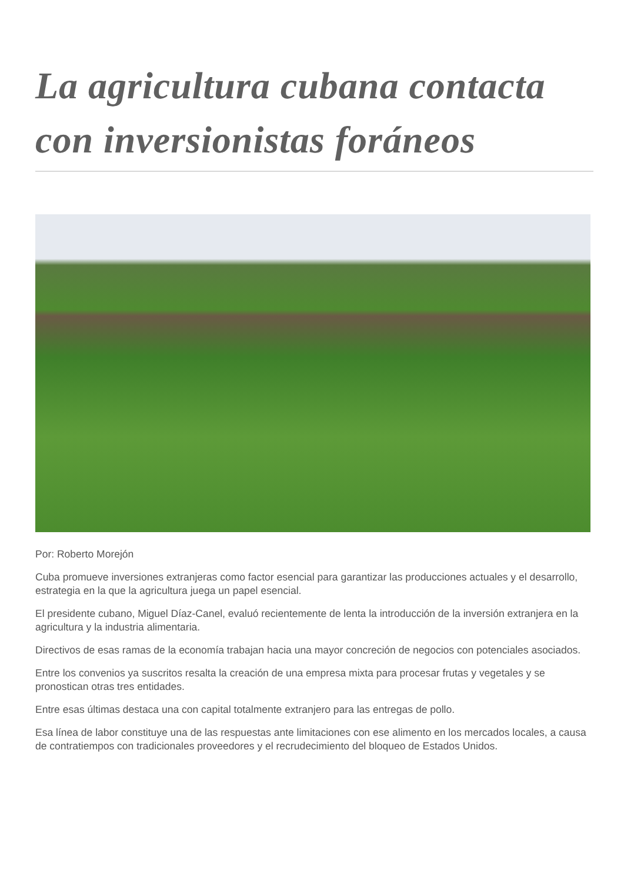La agricultura cubana contacta con inversionistas foráneos
Por: Roberto Morejón
Cuba promueve inversiones extranjeras como factor esencial para garantizar las producciones actuales y el desarrollo, estrategia en la que la agricultura juega un papel esencial.
El presidente cubano, Miguel Díaz-Canel, evaluó recientemente de lenta la introducción de la inversión extranjera en la agricultura y la industria alimentaria.
Directivos de esas ramas de la economía trabajan hacia una mayor concreción de negocios con potenciales asociados.
Entre los convenios ya suscritos resalta la creación de una empresa mixta para procesar frutas y vegetales y se pronostican otras tres entidades.
Entre esas últimas destaca una con capital totalmente extranjero para las entregas de pollo.
Esa línea de labor constituye una de las respuestas ante limitaciones con ese alimento en los mercados locales, a causa de contratiempos con tradicionales proveedores y el recrudecimiento del bloqueo de Estados Unidos.